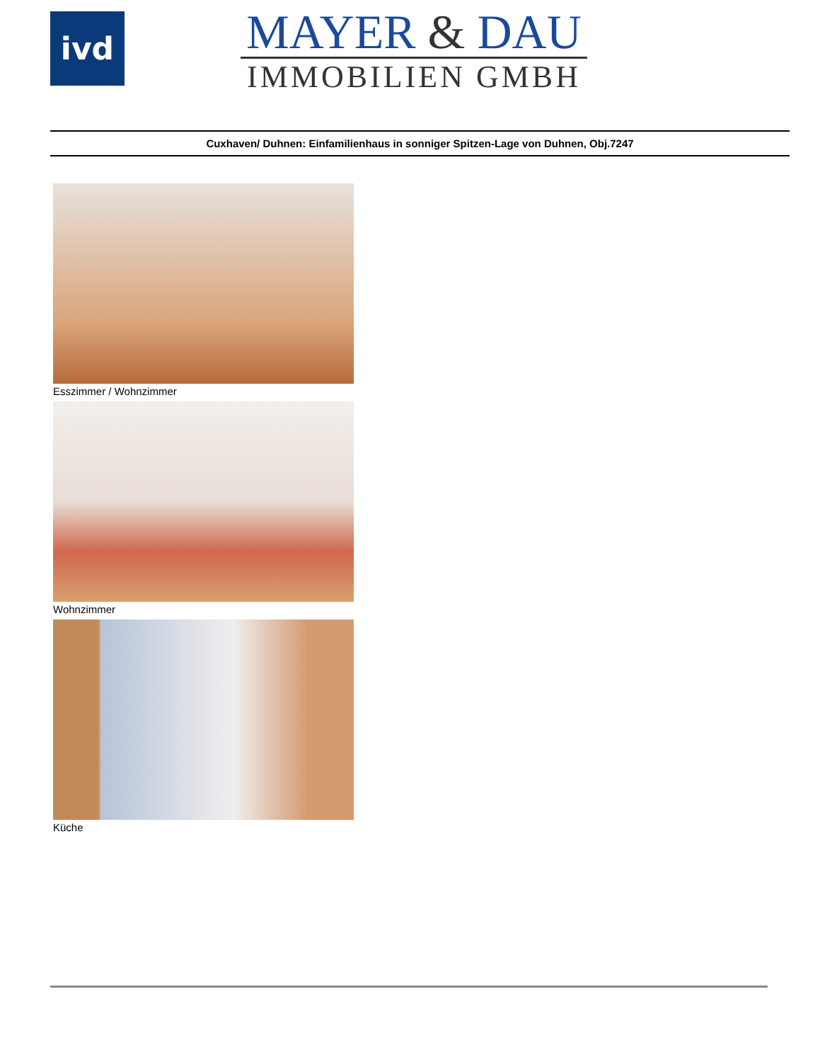ivd
MAYER & DAU
IMMOBILIEN GMBH
Cuxhaven/ Duhnen: Einfamilienhaus in sonniger Spitzen-Lage von Duhnen, Obj.7247
Esszimmer / Wohnzimmer
Wohnzimmer
Küche